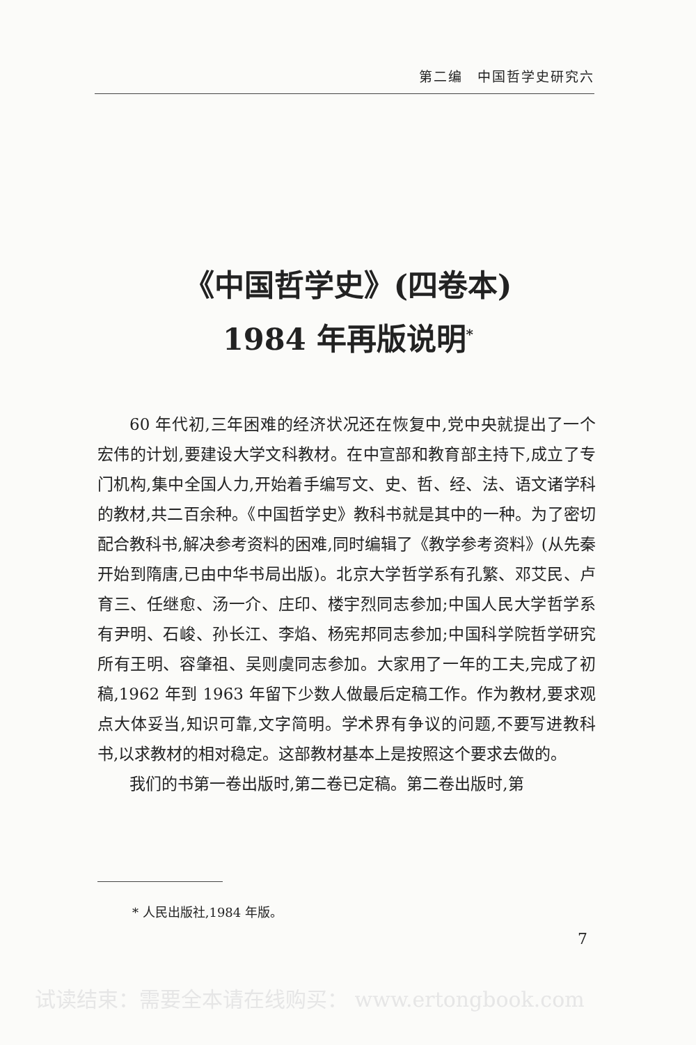第二编　中国哲学史研究六
《中国哲学史》(四卷本)
1984 年再版说明<sup>*</sup>
60 年代初,三年困难的经济状况还在恢复中,党中央就提出了一个宏伟的计划,要建设大学文科教材。在中宣部和教育部主持下,成立了专门机构,集中全国人力,开始着手编写文、史、哲、经、法、语文诸学科的教材,共二百余种。《中国哲学史》教科书就是其中的一种。为了密切配合教科书,解决参考资料的困难,同时编辑了《教学参考资料》(从先秦开始到隋唐,已由中华书局出版)。北京大学哲学系有孔繁、邓艾民、卢育三、任继愈、汤一介、庄印、楼宇烈同志参加;中国人民大学哲学系有尹明、石峻、孙长江、李焰、杨宪邦同志参加;中国科学院哲学研究所有王明、容肇祖、吴则虞同志参加。大家用了一年的工夫,完成了初稿,1962 年到 1963 年留下少数人做最后定稿工作。作为教材,要求观点大体妥当,知识可靠,文字简明。学术界有争议的问题,不要写进教科书,以求教材的相对稳定。这部教材基本上是按照这个要求去做的。
我们的书第一卷出版时,第二卷已定稿。第二卷出版时,第
* 人民出版社,1984 年版。
7
试读结束：需要全本请在线购买： www.ertongbook.com